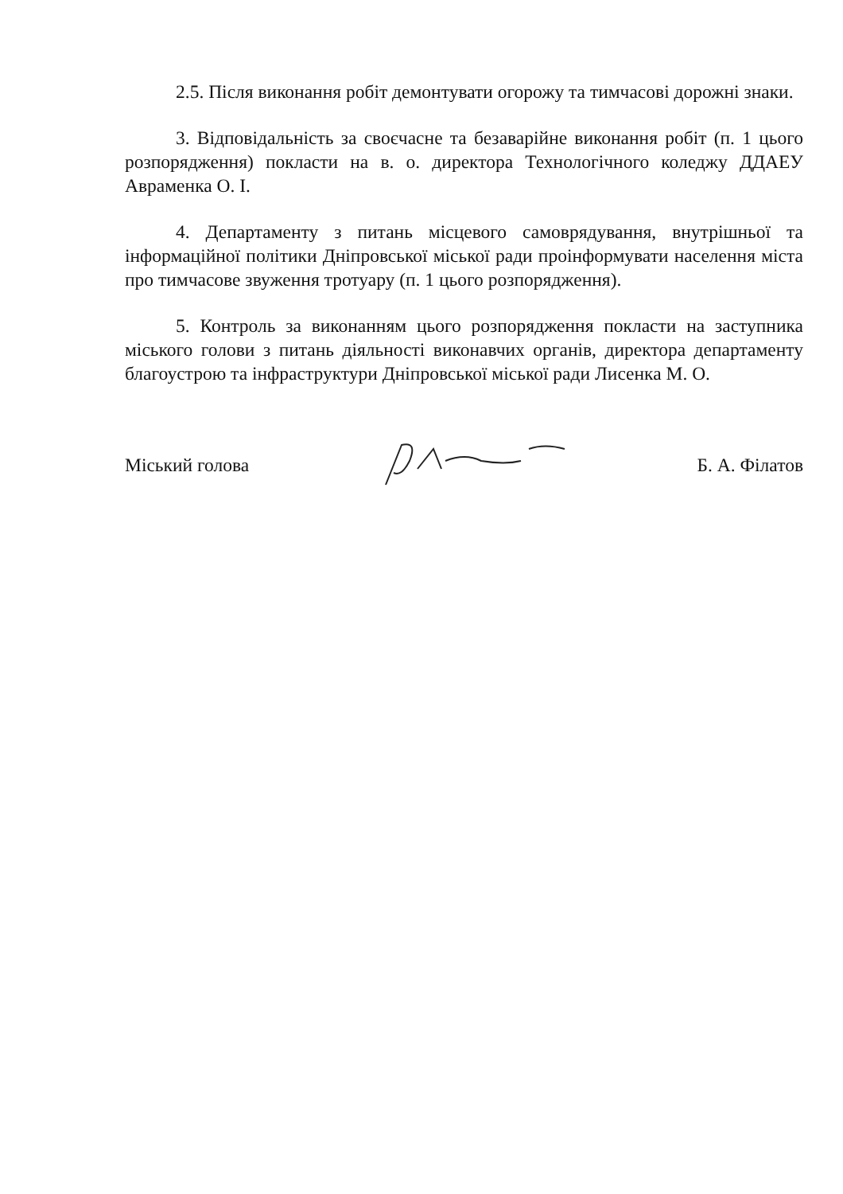2.5. Після виконання робіт демонтувати огорожу та тимчасові дорожні знаки.
3. Відповідальність за своєчасне та безаварійне виконання робіт (п. 1 цього розпорядження) покласти на в. о. директора Технологічного коледжу ДДАЕУ Авраменка О. І.
4. Департаменту з питань місцевого самоврядування, внутрішньої та інформаційної політики Дніпровської міської ради проінформувати населення міста про тимчасове звуження тротуару (п. 1 цього розпорядження).
5. Контроль за виконанням цього розпорядження покласти на заступника міського голови з питань діяльності виконавчих органів, директора департаменту благоустрою та інфраструктури Дніпровської міської ради Лисенка М. О.
Міський голова Б. А. Філатов